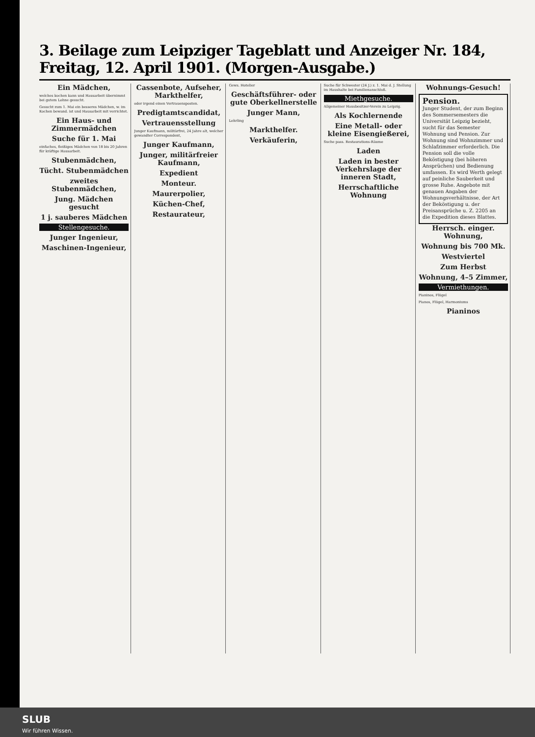3. Beilage zum Leipziger Tageblatt und Anzeiger Nr. 184, Freitag, 12. April 1901. (Morgen-Ausgabe.)
Ein Mädchen,
welches kochen kann und Hausarbeit übernimmt bei gutem Lohne gesucht.
Gesucht zum 1. Mai ein besseres Mädchen, w. im Kochen bewand. ist und Hausarbeit mit verrichtet.
Ein Haus- und Zimmermädchen
Suche für 1. Mai
einfaches, fleißiges Mädchen von 18 bis 20 Jahren für kräftige Hausarbeit.
Stubenmädchen,
Tücht. Stubenmädchen
zweites Stubenmädchen,
Jung. Mädchen gesucht
1 j. sauberes Mädchen
Stellengesuche.
Junger Ingenieur,
Maschinen-Ingenieur,
Cassenbote, Aufseher, Markthelfer,
oder irgend einen Vertrauensposten.
Predigtamtscandidat,
Vertrauensstellung
Junger Kaufmann, militärfrei, 24 Jahre alt, welcher gewandter Correspondent,
Junger Kaufmann,
Junger, militärfreier Kaufmann,
Expedient
Monteur.
Maurerpolier,
Küchen-Chef,
Restaurateur,
Gews. Hotelier
Geschäftsführer- oder gute Oberkellnerstelle
Junger Mann,
Lehrling
Markthelfer.
Verkäuferin,
Suche für Schwester (24 J.) z. 1. Mai d. J. Stellung im Haushalte bei Familienanschluß.
Miethgesuche.
Allgemeiner Hausbesitzer-Verein zu Leipzig.
Als Kochlernende
Eine Metall- oder kleine Eisengießerei,
Suche pass. Restaurations-Räume
Laden
Laden in bester Verkehrslage der inneren Stadt,
Herrschaftliche Wohnung
Wohnungs-Gesuch!
Pension.
Junger Student, der zum Beginn des Sommersemesters die Universität Leipzig bezieht, sucht für das Semester Wohnung und Pension. Zur Wohnung sind Wohnzimmer und Schlafzimmer erforderlich. Die Pension soll die volle Beköstigung (bei höheren Ansprüchen) und Bedienung umfassen. Es wird Werth gelegt auf peinliche Sauberkeit und grosse Ruhe. Angebote mit genauen Angaben der Wohnungsverhältnisse, der Art der Beköstigung u. der Preisansprüche u. Z. 2205 an die Expedition dieses Blattes.
Herrsch. einger. Wohnung,
Wohnung bis 700 Mk.
Westviertel
Zum Herbst
Wohnung, 4–5 Zimmer,
Vermiethungen.
Pianinos, Flügel
Pianos, Flügel, Harmoniums
Pianinos
SLUB
Wir führen Wissen.